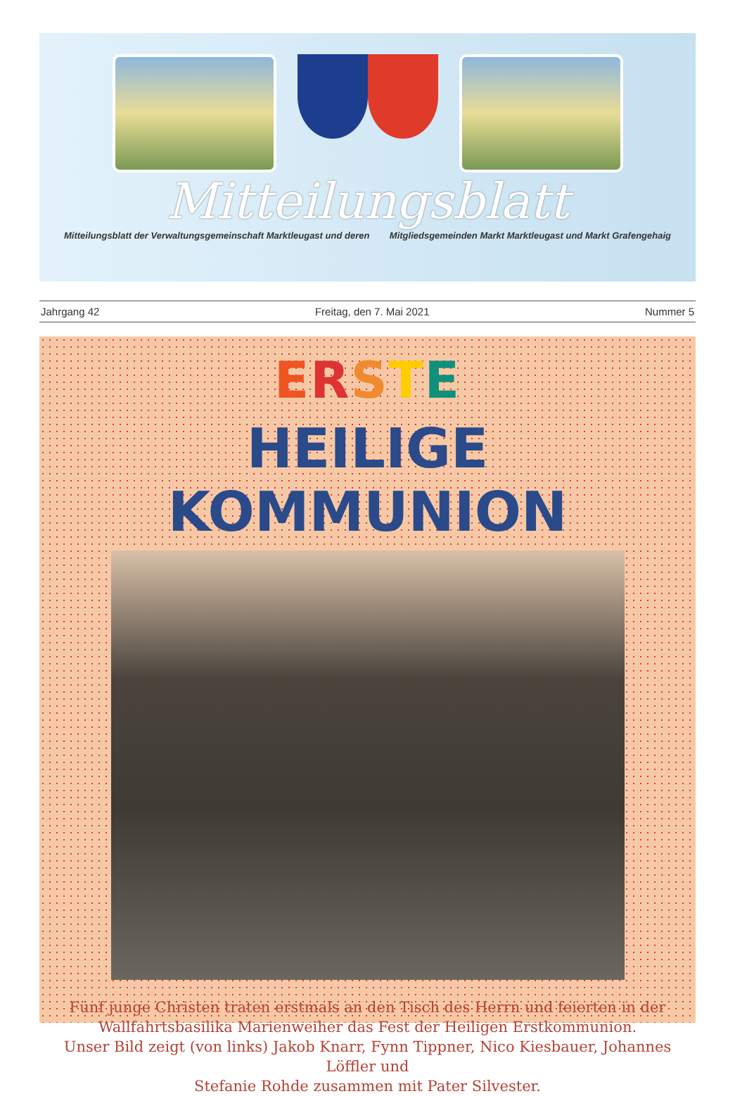Mitteilungsblatt
Mitteilungsblatt der Verwaltungsgemeinschaft Marktleugast und deren Mitgliedsgemeinden Markt Marktleugast und Markt Grafengehaig
Jahrgang 42 Freitag, den 7. Mai 2021 Nummer 5
ERSTE
HEILIGE KOMMUNION
Fünf junge Christen traten erstmals an den Tisch des Herrn und feierten in der
Wallfahrtsbasilika Marienweiher das Fest der Heiligen Erstkommunion.
Unser Bild zeigt (von links) Jakob Knarr, Fynn Tippner, Nico Kiesbauer, Johannes Löffler und
Stefanie Rohde zusammen mit Pater Silvester.